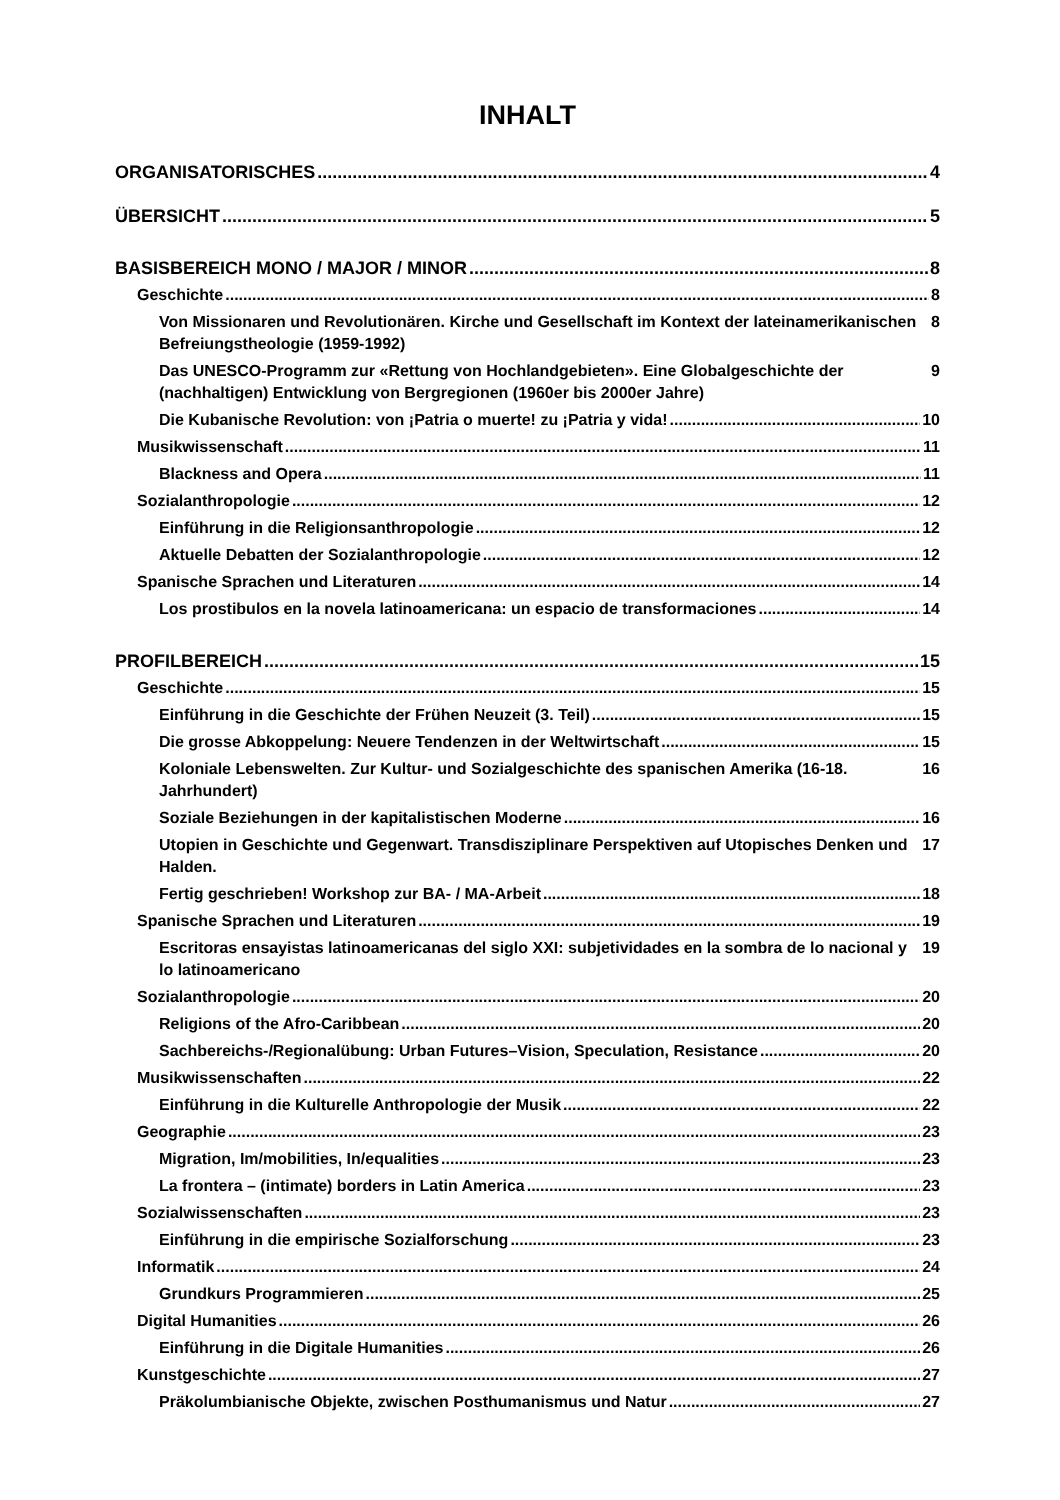INHALT
ORGANISATORISCHES 4
ÜBERSICHT 5
BASISBEREICH MONO / MAJOR / MINOR 8
Geschichte 8
Von Missionaren und Revolutionären. Kirche und Gesellschaft im Kontext der lateinamerikanischen Befreiungstheologie (1959-1992) 8
Das UNESCO-Programm zur «Rettung von Hochlandgebieten». Eine Globalgeschichte der (nachhaltigen) Entwicklung von Bergregionen (1960er bis 2000er Jahre) 9
Die Kubanische Revolution: von ¡Patria o muerte! zu ¡Patria y vida! 10
Musikwissenschaft 11
Blackness and Opera 11
Sozialanthropologie 12
Einführung in die Religionsanthropologie 12
Aktuelle Debatten der Sozialanthropologie 12
Spanische Sprachen und Literaturen 14
Los prostibulos en la novela latinoamericana: un espacio de transformaciones 14
PROFILBEREICH 15
Geschichte 15
Einführung in die Geschichte der Frühen Neuzeit (3. Teil) 15
Die grosse Abkoppelung: Neuere Tendenzen in der Weltwirtschaft 15
Koloniale Lebenswelten. Zur Kultur- und Sozialgeschichte des spanischen Amerika (16-18. Jahrhundert) 16
Soziale Beziehungen in der kapitalistischen Moderne 16
Utopien in Geschichte und Gegenwart. Transdisziplinare Perspektiven auf Utopisches Denken und Halden. 17
Fertig geschrieben! Workshop zur BA- / MA-Arbeit 18
Spanische Sprachen und Literaturen 19
Escritoras ensayistas latinoamericanas del siglo XXI: subjetividades en la sombra de lo nacional y lo latinoamericano 19
Sozialanthropologie 20
Religions of the Afro-Caribbean 20
Sachbereichs-/Regionalübung: Urban Futures–Vision, Speculation, Resistance 20
Musikwissenschaften 22
Einführung in die Kulturelle Anthropologie der Musik 22
Geographie 23
Migration, Im/mobilities, In/equalities 23
La frontera – (intimate) borders in Latin America 23
Sozialwissenschaften 23
Einführung in die empirische Sozialforschung 23
Informatik 24
Grundkurs Programmieren 25
Digital Humanities 26
Einführung in die Digitale Humanities 26
Kunstgeschichte 27
Präkolumbianische Objekte, zwischen Posthumanismus und Natur 27